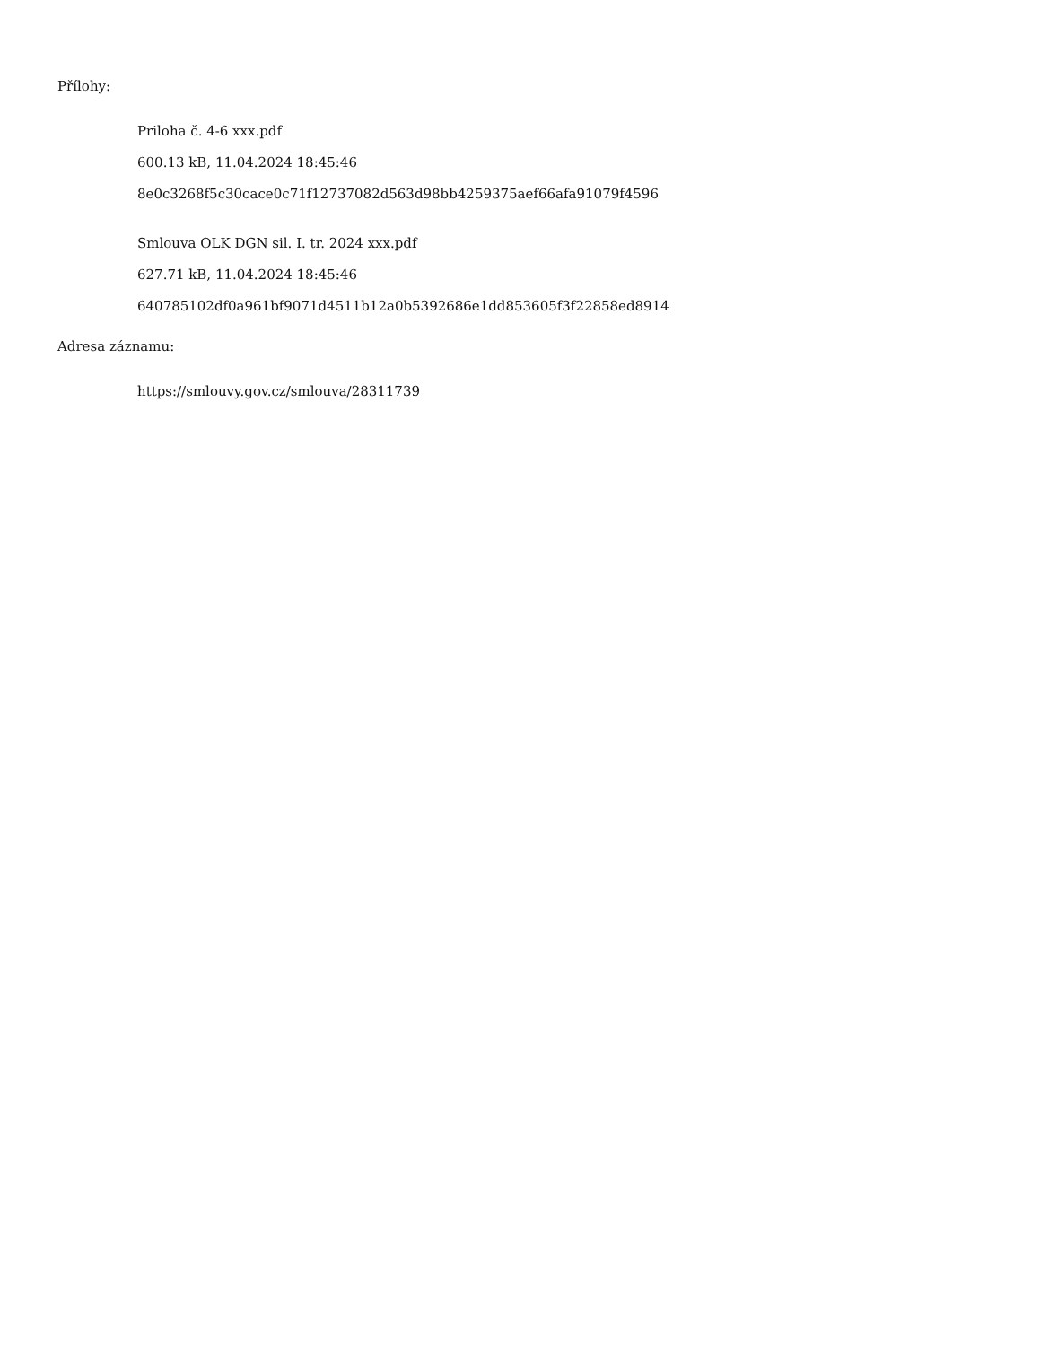Přílohy:
Priloha č. 4-6 xxx.pdf
600.13 kB, 11.04.2024 18:45:46
8e0c3268f5c30cace0c71f12737082d563d98bb4259375aef66afa91079f4596
Smlouva OLK DGN sil. I. tr. 2024 xxx.pdf
627.71 kB, 11.04.2024 18:45:46
640785102df0a961bf9071d4511b12a0b5392686e1dd853605f3f22858ed8914
Adresa záznamu:
https://smlouvy.gov.cz/smlouva/28311739